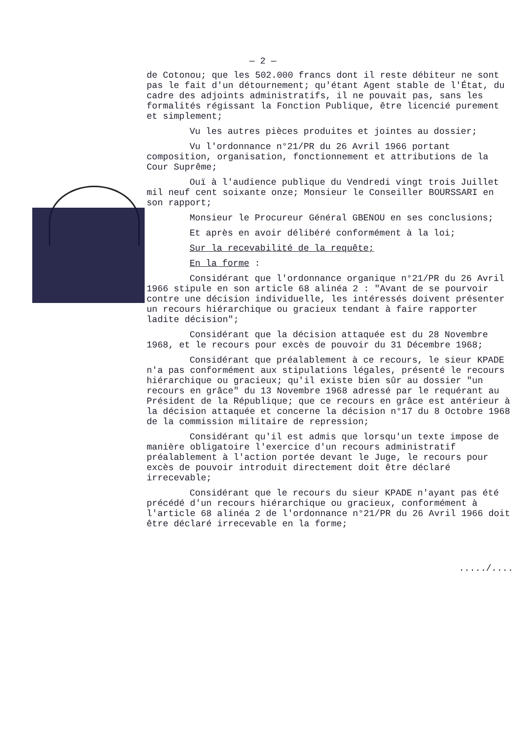— 2 —
de Cotonou; que les 502.000 francs dont il reste débiteur ne sont pas le fait d'un détournement; qu'étant Agent stable de l'État, du cadre des adjoints administratifs, il ne pouvait pas, sans les formalités régissant la Fonction Publique, être licencié purement et simplement;
Vu les autres pièces produites et jointes au dossier;
Vu l'ordonnance n°21/PR du 26 Avril 1966 portant composition, organisation, fonctionnement et attributions de la Cour Suprême;
Ouï à l'audience publique du Vendredi vingt trois Juillet mil neuf cent soixante onze; Monsieur le Conseiller BOURSSARI en son rapport;
Monsieur le Procureur Général GBENOU en ses conclusions;
Et après en avoir délibéré conformément à la loi;
Sur la recevabilité de la requête;
En la forme :
Considérant que l'ordonnance organique n°21/PR du 26 Avril 1966 stipule en son article 68 alinéa 2 : "Avant de se pourvoir contre une décision individuelle, les intéressés doivent présenter un recours hiérarchique ou gracieux tendant à faire rapporter ladite décision";
Considérant que la décision attaquée est du 28 Novembre 1968, et le recours pour excès de pouvoir du 31 Décembre 1968;
Considérant que préalablement à ce recours, le sieur KPADE n'a pas conformément aux stipulations légales, présenté le recours hiérarchique ou gracieux; qu'il existe bien sûr au dossier "un recours en grâce" du 13 Novembre 1968 adressé par le requérant au Président de la République; que ce recours en grâce est antérieur à la décision attaquée et concerne la décision n°17 du 8 Octobre 1968 de la commission militaire de repression;
Considérant qu'il est admis que lorsqu'un texte impose de manière obligatoire l'exercice d'un recours administratif préalablement à l'action portée devant le Juge, le recours pour excès de pouvoir introduit directement doit être déclaré irrecevable;
Considérant que le recours du sieur KPADE n'ayant pas été précédé d'un recours hiérarchique ou gracieux, conformément à l'article 68 alinéa 2 de l'ordonnance n°21/PR du 26 Avril 1966 doit être déclaré irrecevable en la forme;
...../....